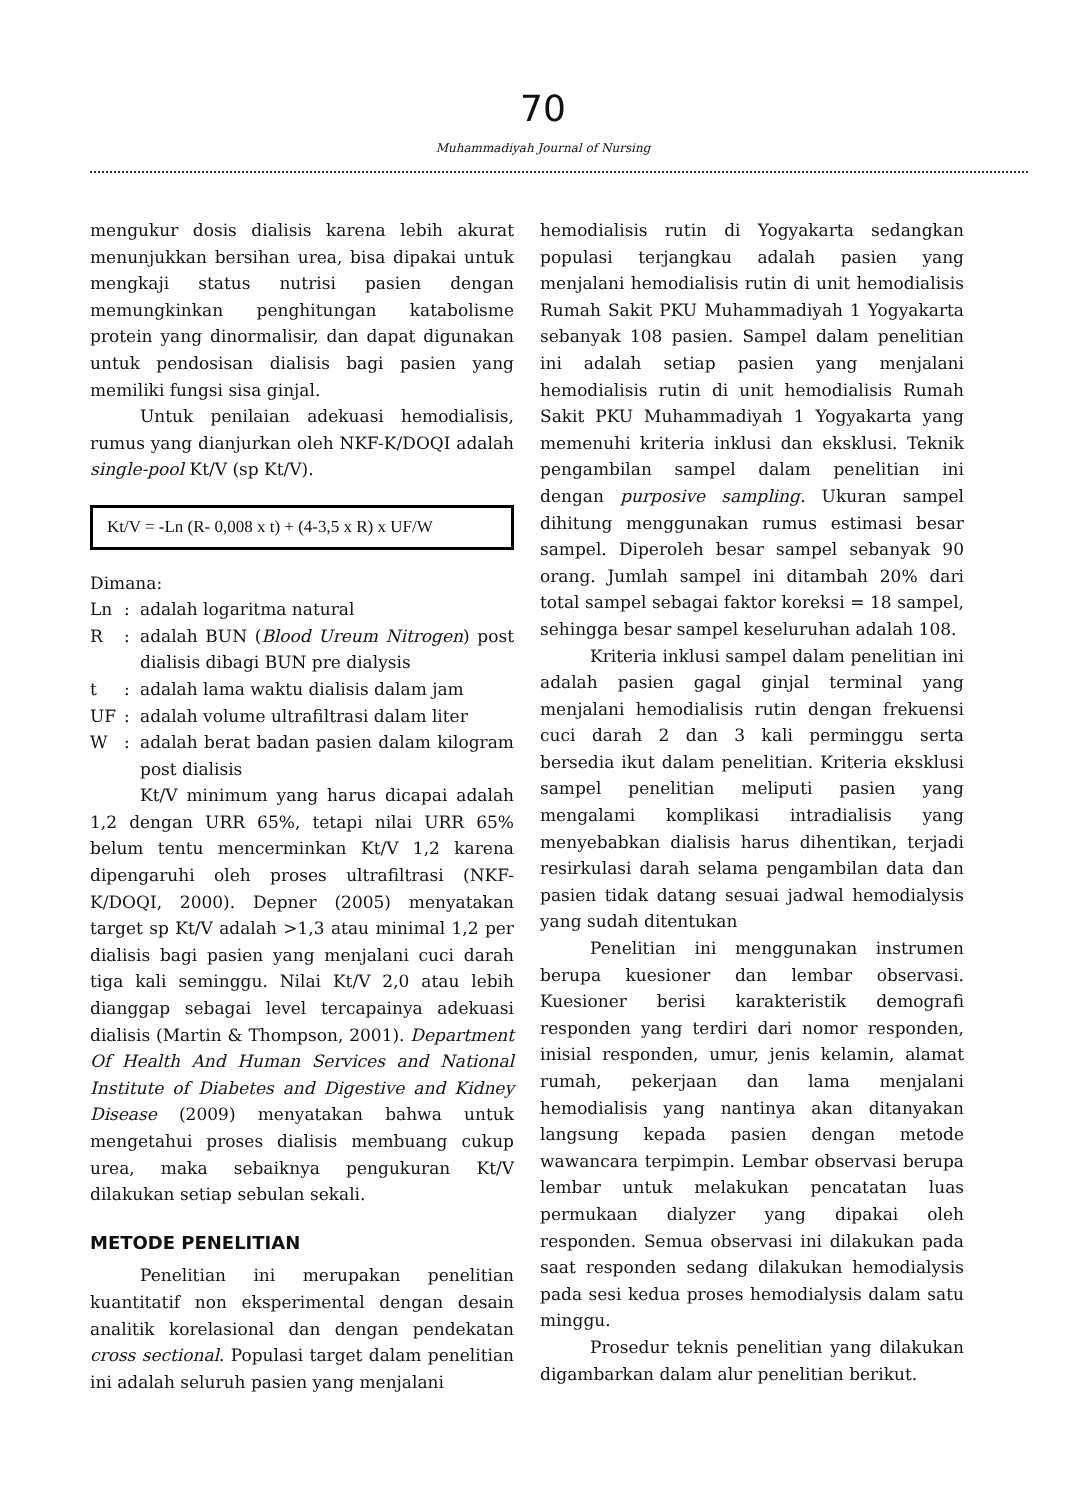70
Muhammadiyah Journal of Nursing
mengukur dosis dialisis karena lebih akurat menunjukkan bersihan urea, bisa dipakai untuk mengkaji status nutrisi pasien dengan memungkinkan penghitungan katabolisme protein yang dinormalisir, dan dapat digunakan untuk pendosisan dialisis bagi pasien yang memiliki fungsi sisa ginjal.
Untuk penilaian adekuasi hemodialisis, rumus yang dianjurkan oleh NKF-K/DOQI adalah single-pool Kt/V (sp Kt/V).
Kt/V = -Ln (R- 0,008 x t) + (4-3,5 x R) x UF/W
Dimana:
| Ln | : | adalah logaritma natural |
| R | : | adalah BUN ( Blood Ureum Nitrogen ) post dialisis dibagi BUN pre dialysis |
| t | : | adalah lama waktu dialisis dalam jam |
| UF | : | adalah volume ultrafiltrasi dalam liter |
| W | : | adalah berat badan pasien dalam kilogram post dialisis |
Kt/V minimum yang harus dicapai adalah 1,2 dengan URR 65%, tetapi nilai URR 65% belum tentu mencerminkan Kt/V 1,2 karena dipengaruhi oleh proses ultrafiltrasi (NKF-K/DOQI, 2000). Depner (2005) menyatakan target sp Kt/V adalah >1,3 atau minimal 1,2 per dialisis bagi pasien yang menjalani cuci darah tiga kali seminggu. Nilai Kt/V 2,0 atau lebih dianggap sebagai level tercapainya adekuasi dialisis (Martin & Thompson, 2001). Department Of Health And Human Services and National Institute of Diabetes and Digestive and Kidney Disease (2009) menyatakan bahwa untuk mengetahui proses dialisis membuang cukup urea, maka sebaiknya pengukuran Kt/V dilakukan setiap sebulan sekali.
METODE PENELITIAN
Penelitian ini merupakan penelitian kuantitatif non eksperimental dengan desain analitik korelasional dan dengan pendekatan cross sectional. Populasi target dalam penelitian ini adalah seluruh pasien yang menjalani
hemodialisis rutin di Yogyakarta sedangkan populasi terjangkau adalah pasien yang menjalani hemodialisis rutin di unit hemodialisis Rumah Sakit PKU Muhammadiyah 1 Yogyakarta sebanyak 108 pasien. Sampel dalam penelitian ini adalah setiap pasien yang menjalani hemodialisis rutin di unit hemodialisis Rumah Sakit PKU Muhammadiyah 1 Yogyakarta yang memenuhi kriteria inklusi dan eksklusi. Teknik pengambilan sampel dalam penelitian ini dengan purposive sampling. Ukuran sampel dihitung menggunakan rumus estimasi besar sampel. Diperoleh besar sampel sebanyak 90 orang. Jumlah sampel ini ditambah 20% dari total sampel sebagai faktor koreksi = 18 sampel, sehingga besar sampel keseluruhan adalah 108.
Kriteria inklusi sampel dalam penelitian ini adalah pasien gagal ginjal terminal yang menjalani hemodialisis rutin dengan frekuensi cuci darah 2 dan 3 kali perminggu serta bersedia ikut dalam penelitian. Kriteria eksklusi sampel penelitian meliputi pasien yang mengalami komplikasi intradialisis yang menyebabkan dialisis harus dihentikan, terjadi resirkulasi darah selama pengambilan data dan pasien tidak datang sesuai jadwal hemodialysis yang sudah ditentukan
Penelitian ini menggunakan instrumen berupa kuesioner dan lembar observasi. Kuesioner berisi karakteristik demografi responden yang terdiri dari nomor responden, inisial responden, umur, jenis kelamin, alamat rumah, pekerjaan dan lama menjalani hemodialisis yang nantinya akan ditanyakan langsung kepada pasien dengan metode wawancara terpimpin. Lembar observasi berupa lembar untuk melakukan pencatatan luas permukaan dialyzer yang dipakai oleh responden. Semua observasi ini dilakukan pada saat responden sedang dilakukan hemodialysis pada sesi kedua proses hemodialysis dalam satu minggu.
Prosedur teknis penelitian yang dilakukan digambarkan dalam alur penelitian berikut.